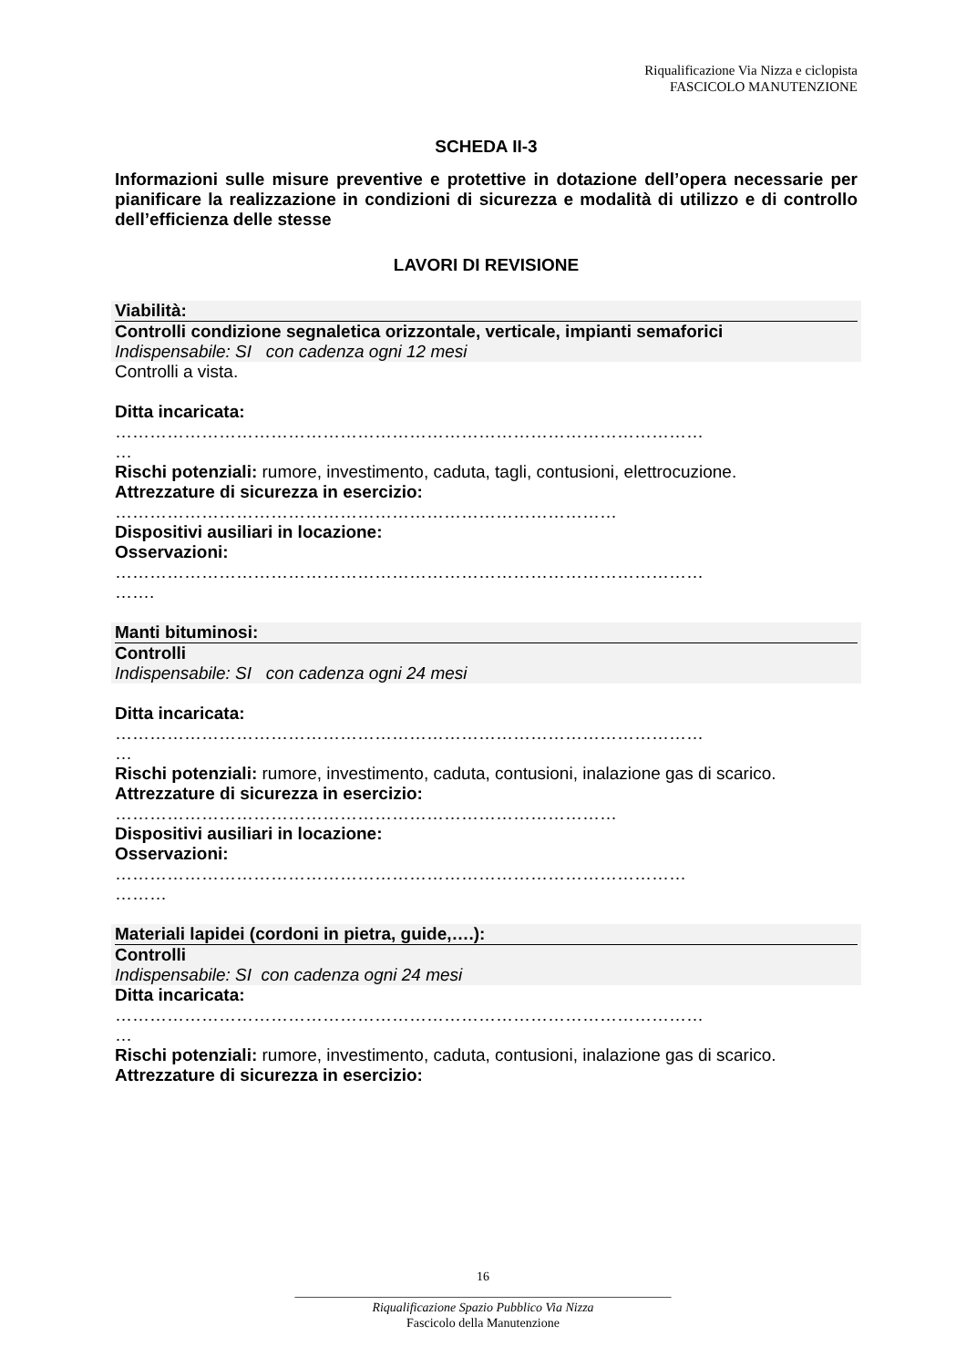Riqualificazione Via Nizza e ciclopista
FASCICOLO MANUTENZIONE
SCHEDA II-3
Informazioni sulle misure preventive e protettive in dotazione dell’opera necessarie per pianificare la realizzazione in condizioni di sicurezza e modalità di utilizzo e di controllo dell’efficienza delle stesse
LAVORI DI REVISIONE
Viabilità:
Controlli condizione segnaletica orizzontale, verticale, impianti semaforici
Indispensabile: SI con cadenza ogni 12 mesi
Controlli a vista.
Ditta incaricata:
…………………………………………………………………………………………
…
Rischi potenziali: rumore, investimento, caduta, tagli, contusioni, elettrocuzione.
Attrezzature di sicurezza in esercizio:
……………………………………………………………………………
Dispositivi ausiliari in locazione:
Osservazioni:
…………………………………………………………………………………………
…….
Manti bituminosi:
Controlli
Indispensabile: SI con cadenza ogni 24 mesi
Ditta incaricata:
…………………………………………………………………………………………
…
Rischi potenziali: rumore, investimento, caduta, contusioni, inalazione gas di scarico.
Attrezzature di sicurezza in esercizio:
……………………………………………………………………………
Dispositivi ausiliari in locazione:
Osservazioni:
………………………………………………………………………………………
………
Materiali lapidei (cordoni in pietra, guide,….):
Controlli
Indispensabile: SI con cadenza ogni 24 mesi
Ditta incaricata:
…………………………………………………………………………………………
…
Rischi potenziali: rumore, investimento, caduta, contusioni, inalazione gas di scarico.
Attrezzature di sicurezza in esercizio:
16
___________________________________________________________
Riqualificazione Spazio Pubblico Via Nizza
Fascicolo della Manutenzione